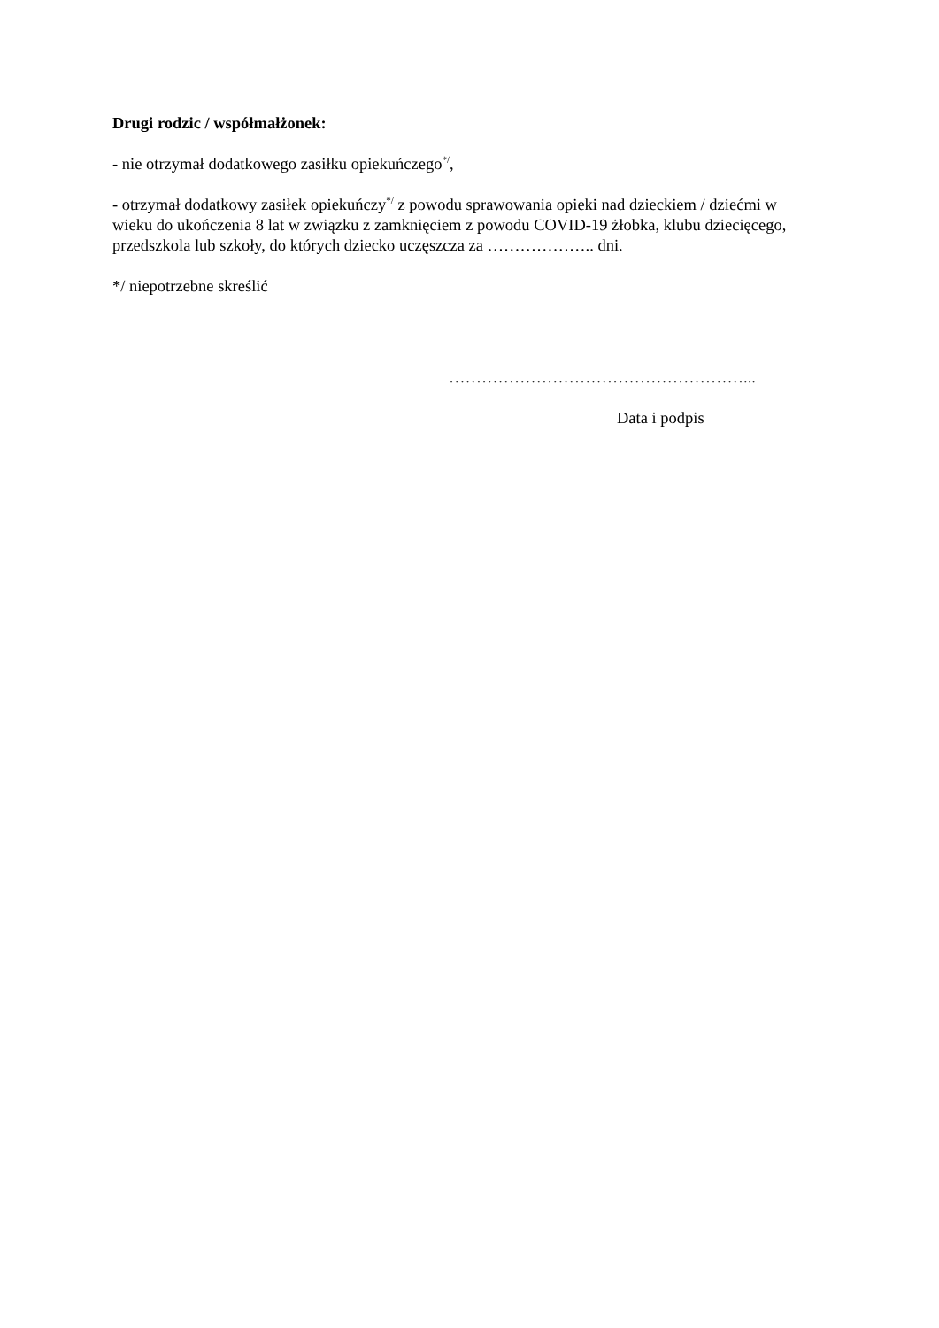Drugi rodzic / współmałżonek:
- nie otrzymał dodatkowego zasiłku opiekuńczego<sup>*/</sup>,
- otrzymał dodatkowy zasiłek opiekuńczy<sup>*/</sup> z powodu sprawowania opieki nad dzieckiem / dziećmi w wieku do ukończenia 8 lat w związku z zamknięciem z powodu COVID-19 żłobka, klubu dziecięcego, przedszkola lub szkoły, do których dziecko uczęszcza za ……………….. dni.
*/ niepotrzebne skreślić
………………………………………………...
Data i podpis